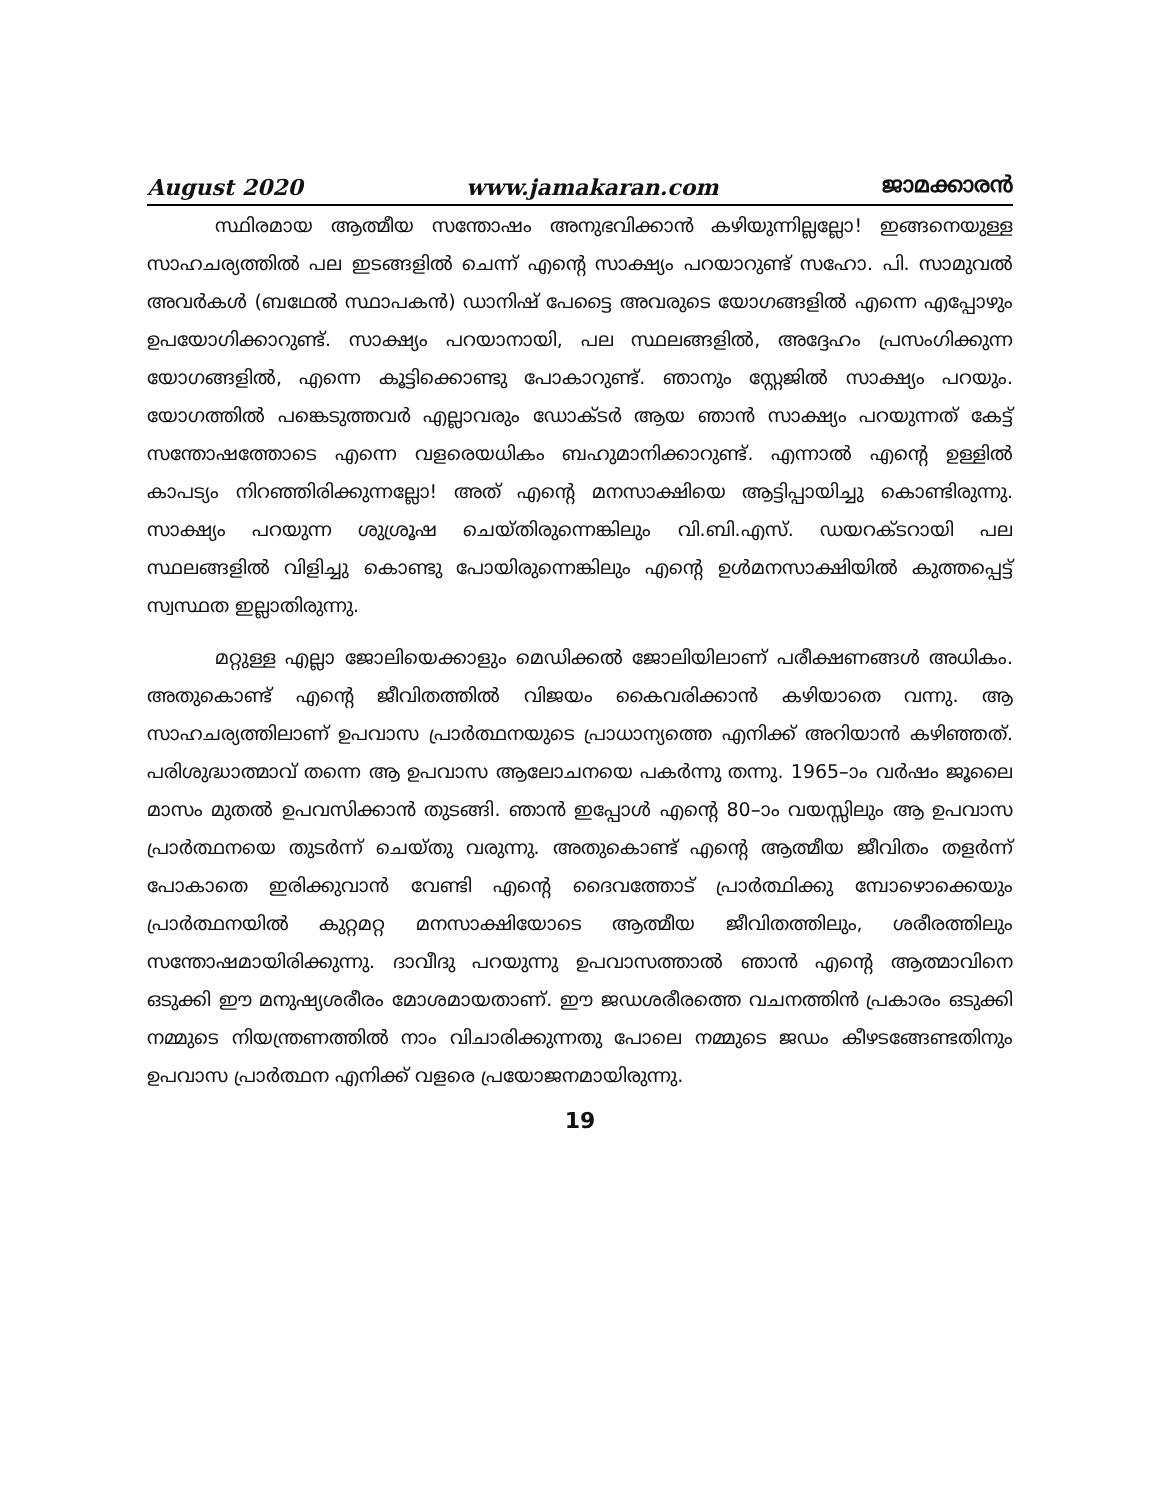August 2020 www.jamakaran.com ജാമക്കാരൻ
സ്ഥിരമായ ആത്മീയ സന്തോഷം അനുഭവിക്കാൻ കഴിയുന്നില്ലല്ലോ! ഇങ്ങനെയുള്ള സാഹചര്യത്തിൽ പല ഇടങ്ങളിൽ ചെന്ന് എന്റെ സാക്ഷ്യം പറയാറുണ്ട് സഹോ. പി. സാമുവൽ അവർകൾ (ബഥേൽ സ്ഥാപകൻ) ഡാനിഷ് പേട്ടൈ അവരുടെ യോഗങ്ങളിൽ എന്നെ എപ്പോഴും ഉപയോഗിക്കാറുണ്ട്. സാക്ഷ്യം പറയാനായി, പല സ്ഥലങ്ങളിൽ, അദ്ദേഹം പ്രസംഗിക്കുന്ന യോഗങ്ങളിൽ, എന്നെ കൂട്ടിക്കൊണ്ടു പോകാറുണ്ട്. ഞാനും സ്റ്റേജിൽ സാക്ഷ്യം പറയും. യോഗത്തിൽ പങ്കെടുത്തവർ എല്ലാവരും ഡോക്ടർ ആയ ഞാൻ സാക്ഷ്യം പറയുന്നത് കേട്ട് സന്തോഷത്തോടെ എന്നെ വളരെയധികം ബഹുമാനിക്കാറുണ്ട്. എന്നാൽ എന്റെ ഉള്ളിൽ കാപട്യം നിറഞ്ഞിരിക്കുന്നല്ലോ! അത് എന്റെ മനസാക്ഷിയെ ആട്ടിപ്പായിച്ചു കൊണ്ടിരുന്നു. സാക്ഷ്യം പറയുന്ന ശുശ്രൂഷ ചെയ്തിരുന്നെങ്കിലും വി.ബി.എസ്. ഡയറക്ടറായി പല സ്ഥലങ്ങളിൽ വിളിച്ചു കൊണ്ടു പോയിരുന്നെങ്കിലും എന്റെ ഉൾമനസാക്ഷിയിൽ കുത്തപ്പെട്ട് സ്വസ്ഥത ഇല്ലാതിരുന്നു.
മറ്റുള്ള എല്ലാ ജോലിയെക്കാളും മെഡിക്കൽ ജോലിയിലാണ് പരീക്ഷണങ്ങൾ അധികം. അതുകൊണ്ട് എന്റെ ജീവിതത്തിൽ വിജയം കൈവരിക്കാൻ കഴിയാതെ വന്നു. ആ സാഹചര്യത്തിലാണ് ഉപവാസ പ്രാർത്ഥനയുടെ പ്രാധാന്യത്തെ എനിക്ക് അറിയാൻ കഴിഞ്ഞത്. പരിശുദ്ധാത്മാവ് തന്നെ ആ ഉപവാസ ആലോചനയെ പകർന്നു തന്നു. 1965–ാം വർഷം ജൂലൈ മാസം മുതൽ ഉപവസിക്കാൻ തുടങ്ങി. ഞാൻ ഇപ്പോൾ എന്റെ 80–ാം വയസ്സിലും ആ ഉപവാസ പ്രാർത്ഥനയെ തുടർന്ന് ചെയ്തു വരുന്നു. അതുകൊണ്ട് എന്റെ ആത്മീയ ജീവിതം തളർന്ന് പോകാതെ ഇരിക്കുവാൻ വേണ്ടി എന്റെ ദൈവത്തോട് പ്രാർത്ഥിക്കു മ്പോഴൊക്കെയും പ്രാർത്ഥനയിൽ കുറ്റമറ്റ മനസാക്ഷിയോടെ ആത്മീയ ജീവിതത്തിലും, ശരീരത്തിലും സന്തോഷമായിരിക്കുന്നു. ദാവീദു പറയുന്നു ഉപവാസത്താൽ ഞാൻ എന്റെ ആത്മാവിനെ ഒടുക്കി ഈ മനുഷ്യശരീരം മോശമായതാണ്. ഈ ജഡശരീരത്തെ വചനത്തിൻ പ്രകാരം ഒടുക്കി നമ്മുടെ നിയന്ത്രണത്തിൽ നാം വിചാരിക്കുന്നതു പോലെ നമ്മുടെ ജഡം കീഴടങ്ങേണ്ടതിനും ഉപവാസ പ്രാർത്ഥന എനിക്ക് വളരെ പ്രയോജനമായിരുന്നു.
19